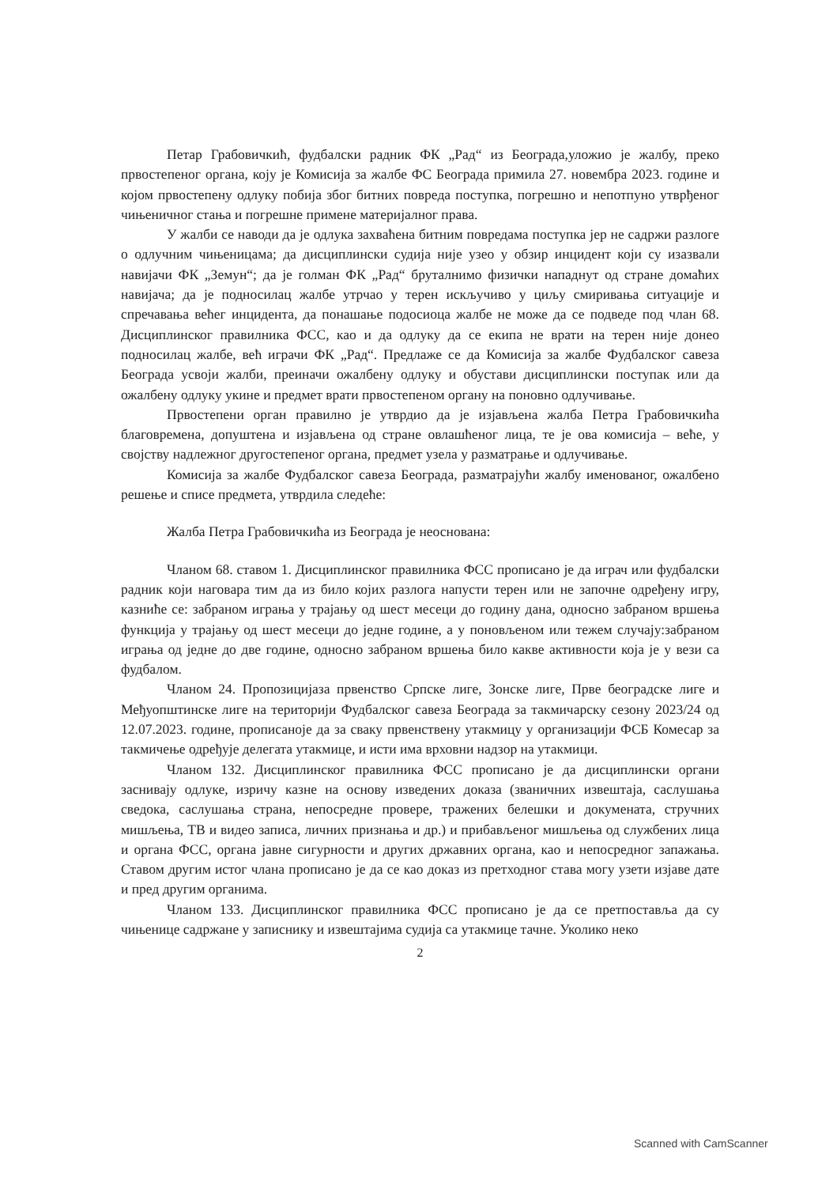Петар Грабовичкић, фудбалски радник ФК „Рад“ из Београда,уложио је жалбу, преко првостепеног органа, коју је Комисија за жалбе ФС Београда примила 27. новембра 2023. године и којом првостепену одлуку побија због битних повреда поступка, погрешно и непотпуно утврђеног чињеничног стања и погрешне примене материјалног права.
У жалби се наводи да је одлука захваћена битним повредама поступка јер не садржи разлоге о одлучним чињеницама; да дисциплински судија није узео у обзир инцидент који су изазвали навијачи ФК „Земун“; да је голман ФК „Рад“ бруталнимо физички нападнут од стране домаћих навијача; да је подносилац жалбе утрчао у терен искључиво у циљу смиривања ситуације и спречавања већег инцидента, да понашање подосиоца жалбе не може да се подведе под члан 68. Дисциплинског правилника ФСС, као и да одлуку да се екипа не врати на терен није донео подносилац жалбе, већ играчи ФК „Рад“. Предлаже се да Комисија за жалбе Фудбалског савеза Београда усвоји жалби, преиначи ожалбену одлуку и обустави дисциплински поступак или да ожалбену одлуку укине и предмет врати првостепеном органу на поновно одлучивање.
Првостепени орган правилно је утврдио да је изјављена жалба Петра Грабовичкића благовремена, допуштена и изјављена од стране овлашћеног лица, те је ова комисија – веће, у својству надлежног другостепеног органа, предмет узела у разматрање и одлучивање.
Комисија за жалбе Фудбалског савеза Београда, разматрајући жалбу именованог, ожалбено решење и списе предмета, утврдила следеће:
Жалба Петра Грабовичкића из Београда је неоснована:
Чланом 68. ставом 1. Дисциплинског правилника ФСС прописано је да играч или фудбалски радник који наговара тим да из било којих разлога напусти терен или не започне одређену игру, казниће се: забраном играња у трајању од шест месеци до годину дана, односно забраном вршења функција у трајању од шест месеци до једне године, а у поновљеном или тежем случају:забраном играња од једне до две године, односно забраном вршења било какве активности која је у вези са фудбалом.
Чланом 24. Пропозицијаза првенство Српске лиге, Зонске лиге, Прве београдске лиге и Међуопштинске лиге на територији Фудбалског савеза Београда за такмичарску сезону 2023/24 од 12.07.2023. године, прописаноје да за сваку првенствену утакмицу у организацији ФСБ Комесар за такмичење одређује делегата утакмице, и исти има врховни надзор на утакмици.
Чланом 132. Дисциплинског правилника ФСС прописано је да дисциплински органи заснивају одлуке, изричу казне на основу изведених доказа (званичних извештаја, саслушања сведока, саслушања страна, непосредне провере, тражених белешки и докумената, стручних мишљења, ТВ и видео записа, личних признања и др.) и прибављеног мишљења од службених лица и органа ФСС, органа јавне сигурности и других државних органа, као и непосредног запажања. Ставом другим истог члана прописано је да се као доказ из претходног става могу узети изјаве дате и пред другим органима.
Чланом 133. Дисциплинског правилника ФСС прописано је да се претпоставља да су чињенице садржане у записнику и извештајима судија са утакмице тачне. Уколико неко
2
Scanned with CamScanner